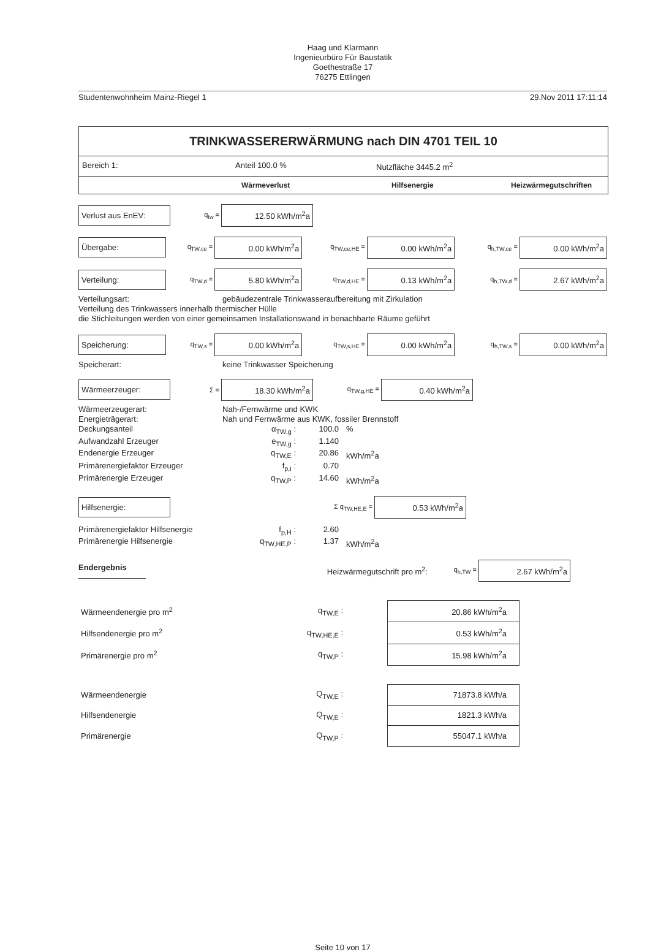Haag und Klarmann
Ingenieurbüro Für Baustatik
Goethestraße 17
76275 Ettlingen
Studentenwohnheim Mainz-Riegel 1 29.Nov 2011 17:11:14
TRINKWASSERERWÄRMUNG nach DIN 4701 TEIL 10
Bereich 1: Anteil 100.0 % Nutzfläche 3445.2 m<sup>2</sup>
Wärmeverlust Hilfsenergie Heizwärmegutschriften
Verlust aus EnEV:
q<sub>tw</sub> =
12.50 kWh/m<sup>2</sup>a
Übergabe:
q<sub>TW,ce</sub> =
0.00 kWh/m<sup>2</sup>a
q<sub>TW,ce,HE</sub> =
0.00 kWh/m<sup>2</sup>a
q<sub>h,TW,ce</sub> =
0.00 kWh/m<sup>2</sup>a
Verteilung:
q<sub>TW,d</sub> =
5.80 kWh/m<sup>2</sup>a
q<sub>TW,d,HE</sub> =
0.13 kWh/m<sup>2</sup>a
q<sub>h,TW,d</sub> =
2.67 kWh/m<sup>2</sup>a
Verteilungsart: gebäudezentrale Trinkwasseraufbereitung mit Zirkulation
Verteilung des Trinkwassers innerhalb thermischer Hülle
die Stichleitungen werden von einer gemeinsamen Installationswand in benachbarte Räume geführt
Speicherung:
q<sub>TW,s</sub> =
0.00 kWh/m<sup>2</sup>a
q<sub>TW,s,HE</sub> =
0.00 kWh/m<sup>2</sup>a
q<sub>h,TW,s</sub> =
0.00 kWh/m<sup>2</sup>a
Speicherart: keine Trinkwasser Speicherung
Wärmeerzeuger:
Σ =
18.30 kWh/m<sup>2</sup>a
q<sub>TW,g,HE</sub> =
0.40 kWh/m<sup>2</sup>a
Wärmeerzeugerart: Nah-/Fernwärme und KWK
Energieträgerart: Nah und Fernwärme aus KWK, fossiler Brennstoff
Deckungsanteil
α<sub>TW,g</sub> :
100.0
%
Aufwandzahl Erzeuger
e<sub>TW,g</sub> :
1.140
Endenergie Erzeuger
q<sub>TW,E</sub> :
20.86
kWh/m<sup>2</sup>a
Primärenergiefaktor Erzeuger
f<sub>p,i</sub> :
0.70
Primärenergie Erzeuger
q<sub>TW,P</sub> :
14.60
kWh/m<sup>2</sup>a
Hilfsenergie:
Σ q<sub>TW,HE,E</sub> =
0.53 kWh/m<sup>2</sup>a
Primärenergiefaktor Hilfsenergie
f<sub>p,H</sub> :
2.60
Primärenergie Hilfsenergie
q<sub>TW,HE,P</sub> :
1.37
kWh/m<sup>2</sup>a
Endergebnis Heizwärmegutschrift pro m<sup>2</sup>:
q<sub>h,TW</sub> =
2.67 kWh/m<sup>2</sup>a
| Wärmeendenergie pro m<sup>2</sup> | q<sub>TW,E</sub> : | | 20.86 kWh/m<sup>2</sup>a |
| Hilfsendenergie pro m<sup>2</sup> | q<sub>TW,HE,E</sub> : | | 0.53 kWh/m<sup>2</sup>a |
| Primärenergie pro m<sup>2</sup> | q<sub>TW,P</sub> : | | 15.98 kWh/m<sup>2</sup>a |
| Wärmeendenergie | Q<sub>TW,E</sub> : | | 71873.8 kWh/a |
| Hilfsendenergie | Q<sub>TW,E</sub> : | | 1821.3 kWh/a |
| Primärenergie | Q<sub>TW,P</sub> : | | 55047.1 kWh/a |
Seite 10 von 17